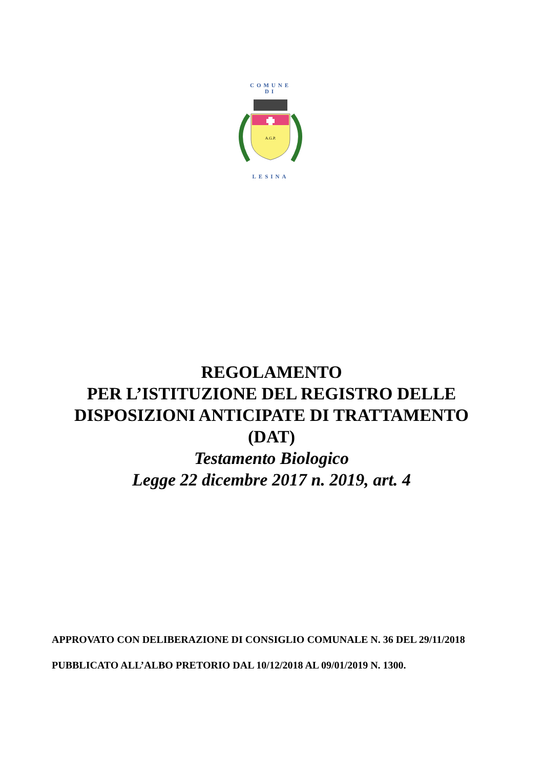COMUNE
DI
A.G.P.
LESINA
REGOLAMENTO
PER L’ISTITUZIONE DEL REGISTRO DELLE
DISPOSIZIONI ANTICIPATE DI TRATTAMENTO
(DAT)
Testamento Biologico
Legge 22 dicembre 2017 n. 2019, art. 4
APPROVATO CON DELIBERAZIONE DI CONSIGLIO COMUNALE N. 36 DEL 29/11/2018
PUBBLICATO ALL’ALBO PRETORIO DAL 10/12/2018 AL 09/01/2019 N. 1300.